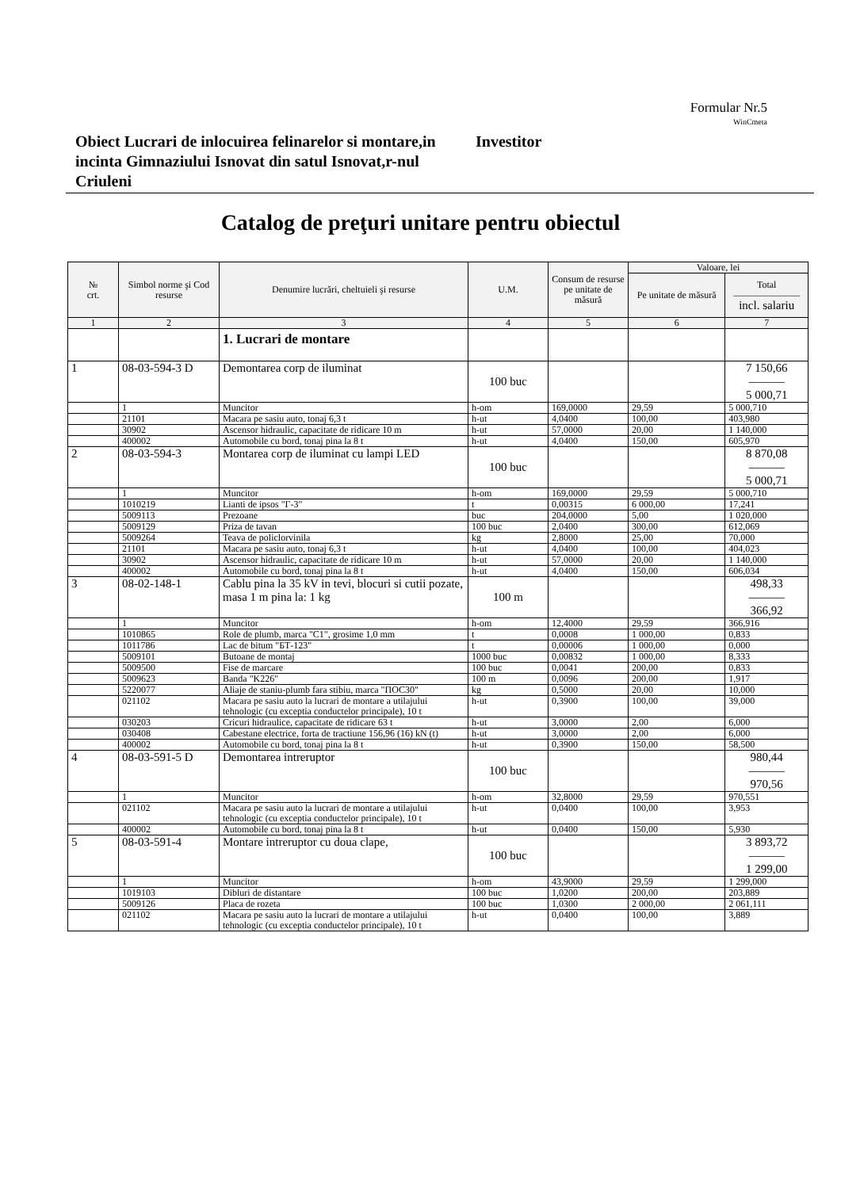Formular Nr.5
WinCmeta
Obiect Lucrari de inlocuirea felinarelor si montare,in incinta Gimnaziului Isnovat din satul Isnovat,r-nul Criuleni
Investitor
Catalog de preţuri unitare pentru obiectul
| № crt. | Simbol norme şi Cod resurse | Denumire lucrări, cheltuieli şi resurse | U.M. | Consum de resurse pe unitate de măsură | Valoare, lei | |
| --- | --- | --- | --- | --- | --- | --- |
| | | | | | Pe unitate de măsură | Total ——————— incl. salariu |
| 1 | 2 | 3 | 4 | 5 | 6 | 7 |
| | | 1. Lucrari de montare | | | | |
| 1 | 08-03-594-3 D | Demontarea corp de iluminat | 100 buc | | | 7 150,66 ——— 5 000,71 |
| | 1 | Muncitor | h-om | 169,0000 | 29,59 | 5 000,710 |
| | 21101 | Macara pe sasiu auto, tonaj 6,3 t | h-ut | 4,0400 | 100,00 | 403,980 |
| | 30902 | Ascensor hidraulic, capacitate de ridicare 10 m | h-ut | 57,0000 | 20,00 | 1 140,000 |
| | 400002 | Automobile cu bord, tonaj pina la 8 t | h-ut | 4,0400 | 150,00 | 605,970 |
| 2 | 08-03-594-3 | Montarea corp de iluminat cu lampi LED | 100 buc | | | 8 870,08 ——— 5 000,71 |
| | 1 | Muncitor | h-om | 169,0000 | 29,59 | 5 000,710 |
| | 1010219 | Lianti de ipsos "Г-3" | t | 0,00315 | 6 000,00 | 17,241 |
| | 5009113 | Prezoane | buc | 204,0000 | 5,00 | 1 020,000 |
| | 5009129 | Priza de tavan | 100 buc | 2,0400 | 300,00 | 612,069 |
| | 5009264 | Teava de policlorvinila | kg | 2,8000 | 25,00 | 70,000 |
| | 21101 | Macara pe sasiu auto, tonaj 6,3 t | h-ut | 4,0400 | 100,00 | 404,023 |
| | 30902 | Ascensor hidraulic, capacitate de ridicare 10 m | h-ut | 57,0000 | 20,00 | 1 140,000 |
| | 400002 | Automobile cu bord, tonaj pina la 8 t | h-ut | 4,0400 | 150,00 | 606,034 |
| 3 | 08-02-148-1 | Cablu pina la 35 kV in tevi, blocuri si cutii pozate, masa 1 m pina la: 1 kg | 100 m | | | 498,33 ——— 366,92 |
| | 1 | Muncitor | h-om | 12,4000 | 29,59 | 366,916 |
| | 1010865 | Role de plumb, marca "C1", grosime 1,0 mm | t | 0,0008 | 1 000,00 | 0,833 |
| | 1011786 | Lac de bitum "БТ-123" | t | 0,00006 | 1 000,00 | 0,000 |
| | 5009101 | Butoane de montaj | 1000 buc | 0,00832 | 1 000,00 | 8,333 |
| | 5009500 | Fise de marcare | 100 buc | 0,0041 | 200,00 | 0,833 |
| | 5009623 | Banda "K226" | 100 m | 0,0096 | 200,00 | 1,917 |
| | 5220077 | Aliaje de staniu-plumb fara stibiu, marca "ПОС30" | kg | 0,5000 | 20,00 | 10,000 |
| | 021102 | Macara pe sasiu auto la lucrari de montare a utilajului tehnologic (cu exceptia conductelor principale), 10 t | h-ut | 0,3900 | 100,00 | 39,000 |
| | 030203 | Cricuri hidraulice, capacitate de ridicare 63 t | h-ut | 3,0000 | 2,00 | 6,000 |
| | 030408 | Cabestane electrice, forta de tractiune 156,96 (16) kN (t) | h-ut | 3,0000 | 2,00 | 6,000 |
| | 400002 | Automobile cu bord, tonaj pina la 8 t | h-ut | 0,3900 | 150,00 | 58,500 |
| 4 | 08-03-591-5 D | Demontarea intreruptor | 100 buc | | | 980,44 ——— 970,56 |
| | 1 | Muncitor | h-om | 32,8000 | 29,59 | 970,551 |
| | 021102 | Macara pe sasiu auto la lucrari de montare a utilajului tehnologic (cu exceptia conductelor principale), 10 t | h-ut | 0,0400 | 100,00 | 3,953 |
| | 400002 | Automobile cu bord, tonaj pina la 8 t | h-ut | 0,0400 | 150,00 | 5,930 |
| 5 | 08-03-591-4 | Montare intreruptor cu doua clape, | 100 buc | | | 3 893,72 ——— 1 299,00 |
| | 1 | Muncitor | h-om | 43,9000 | 29,59 | 1 299,000 |
| | 1019103 | Dibluri de distantare | 100 buc | 1,0200 | 200,00 | 203,889 |
| | 5009126 | Placa de rozeta | 100 buc | 1,0300 | 2 000,00 | 2 061,111 |
| | 021102 | Macara pe sasiu auto la lucrari de montare a utilajului tehnologic (cu exceptia conductelor principale), 10 t | h-ut | 0,0400 | 100,00 | 3,889 |